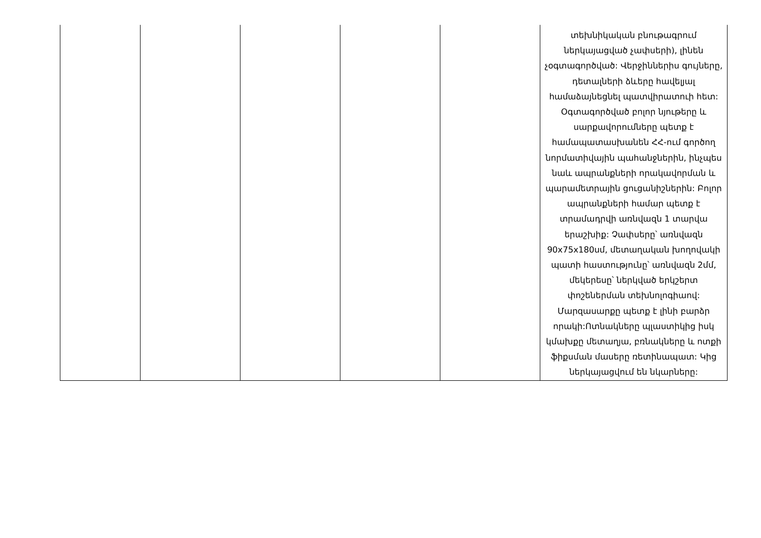| | | | | | տեխնիկական բնութագրում ներկայացված չափսերի), լինեն չօգտագործված: Վերջիններիս գույները, դետալների ձևերը հավելյալ համաձայնեցնել պատվիրատուի հետ: Օգտագործված բոլոր նյութերը և սարքավորումները պետք է համապատասխանեն ՀՀ-ում գործող նորմատիվային պահանջներին, ինչպես նաև ապրանքների որակավորման և պարամետրային ցուցանիշներին: Բոլոր ապրանքների համար պետք է տրամադրվի առնվազն 1 տարվա երաշխիք: Չափսերը՝ առնվազն 90x75x180սմ, մետաղական խողովակի պատի հաստությունը՝ առնվազն 2մմ, մեկերեսը՝ ներկված երկշերտ փոշեներման տեխնոլոգիաով: Մարզասարքը պետք է լինի բարձր որակի:Ոտնակները պլաստիկից իսկ կմախքը մետաղյա, բռնակները և ոտքի ֆիքսման մասերը ռետինապատ: Կից ներկայացվում են նկարները: |